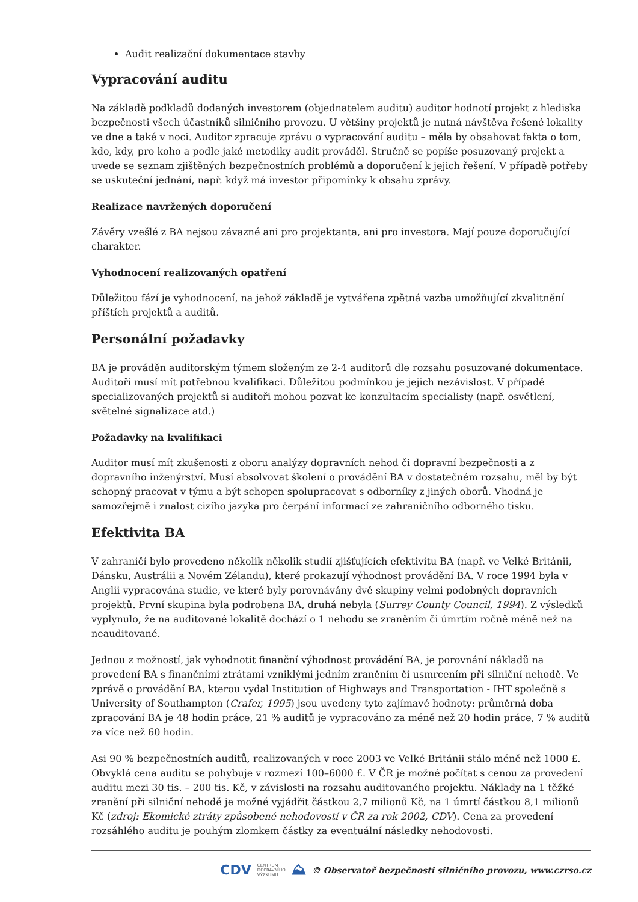Audit realizační dokumentace stavby
Vypracování auditu
Na základě podkladů dodaných investorem (objednatelem auditu) auditor hodnotí projekt z hlediska bezpečnosti všech účastníků silničního provozu. U většiny projektů je nutná návštěva řešené lokality ve dne a také v noci. Auditor zpracuje zprávu o vypracování auditu – měla by obsahovat fakta o tom, kdo, kdy, pro koho a podle jaké metodiky audit prováděl. Stručně se popíše posuzovaný projekt a uvede se seznam zjištěných bezpečnostních problémů a doporučení k jejich řešení. V případě potřeby se uskuteční jednání, např. když má investor připomínky k obsahu zprávy.
Realizace navržených doporučení
Závěry vzešlé z BA nejsou závazné ani pro projektanta, ani pro investora. Mají pouze doporučující charakter.
Vyhodnocení realizovaných opatření
Důležitou fází je vyhodnocení, na jehož základě je vytvářena zpětná vazba umožňující zkvalitnění příštích projektů a auditů.
Personální požadavky
BA je prováděn auditorským týmem složeným ze 2-4 auditorů dle rozsahu posuzované dokumentace. Auditoři musí mít potřebnou kvalifikaci. Důležitou podmínkou je jejich nezávislost. V případě specializovaných projektů si auditoři mohou pozvat ke konzultacím specialisty (např. osvětlení, světelné signalizace atd.)
Požadavky na kvalifikaci
Auditor musí mít zkušenosti z oboru analýzy dopravních nehod či dopravní bezpečnosti a z dopravního inženýrství. Musí absolvovat školení o provádění BA v dostatečném rozsahu, měl by být schopný pracovat v týmu a být schopen spolupracovat s odborníky z jiných oborů. Vhodná je samozřejmě i znalost cizího jazyka pro čerpání informací ze zahraničního odborného tisku.
Efektivita BA
V zahraničí bylo provedeno několik několik studií zjišťujících efektivitu BA (např. ve Velké Británii, Dánsku, Austrálii a Novém Zélandu), které prokazují výhodnost provádění BA. V roce 1994 byla v Anglii vypracována studie, ve které byly porovnávány dvě skupiny velmi podobných dopravních projektů. První skupina byla podrobena BA, druhá nebyla (Surrey County Council, 1994). Z výsledků vyplynulo, že na auditované lokalitě dochází o 1 nehodu se zraněním či úmrtím ročně méně než na neauditované.
Jednou z možností, jak vyhodnotit finanční výhodnost provádění BA, je porovnání nákladů na provedení BA s finančními ztrátami vzniklými jedním zraněním či usmrcením při silniční nehodě. Ve zprávě o provádění BA, kterou vydal Institution of Highways and Transportation - IHT společně s University of Southampton (Crafer, 1995) jsou uvedeny tyto zajímavé hodnoty: průměrná doba zpracování BA je 48 hodin práce, 21 % auditů je vypracováno za méně než 20 hodin práce, 7 % auditů za více než 60 hodin.
Asi 90 % bezpečnostních auditů, realizovaných v roce 2003 ve Velké Británii stálo méně než 1000 £. Obvyklá cena auditu se pohybuje v rozmezí 100–6000 £. V ČR je možné počítat s cenou za provedení auditu mezi 30 tis. – 200 tis. Kč, v závislosti na rozsahu auditovaného projektu. Náklady na 1 těžké zranění při silniční nehodě je možné vyjádřit částkou 2,7 milionů Kč, na 1 úmrtí částkou 8,1 milionů Kč (zdroj: Ekomické ztráty způsobené nehodovostí v ČR za rok 2002, CDV). Cena za provedení rozsáhlého auditu je pouhým zlomkem částky za eventuální následky nehodovosti.
CDV CENTRUM
DOPRAVNÍHO
VÝZKUMU ⛰ © Observatoř bezpečnosti silničního provozu, www.czrso.cz